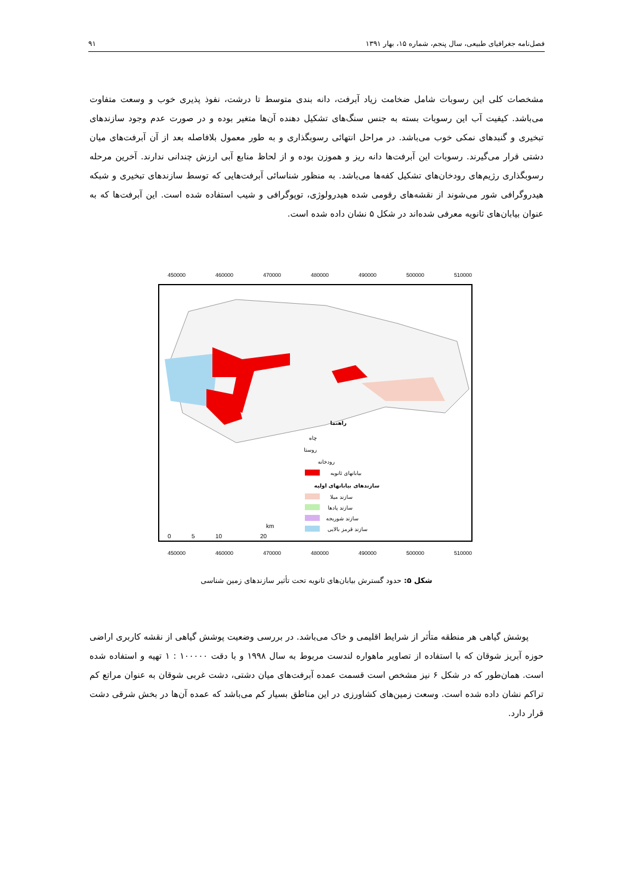فصل‌نامه جغرافیای طبیعی، سال پنجم، شماره ۱۵، بهار ۱۳۹۱ ۹۱
مشخصات کلی این رسوبات شامل ضخامت زیاد آبرفت، دانه بندی متوسط تا درشت، نفوذ پذیری خوب و وسعت متفاوت می‌باشد. کیفیت آب این رسوبات بسته به جنس سنگ‌های تشکیل دهنده آن‌ها متغیر بوده و در صورت عدم وجود سازندهای تبخیری و گنبدهای نمکی خوب می‌باشد. در مراحل انتهائی رسوبگذاری و به طور معمول بلافاصله بعد از آن آبرفت‌های میان دشتی قرار می‌گیرند. رسوبات این آبرفت‌ها دانه ریز و هموزن بوده و از لحاظ منابع آبی ارزش چندانی ندارند. آخرین مرحله رسوبگذاری رژیم‌های رودخان‌های تشکیل کفه‌ها می‌باشد. به منظور شناسائی آبرفت‌هایی که توسط سازندهای تبخیری و شبکه هیدروگرافی شور می‌شوند از نقشه‌های رقومی شده هیدرولوژی، توپوگرافی و شیب استفاده شده است. این آبرفت‌ها که به عنوان بیابان‌های ثانویه معرفی شده‌اند در شکل ۵ نشان داده شده است.
450000
460000
470000
480000
490000
500000
510000
450000
460000
470000
480000
490000
500000
510000
راهنما
چاه
روستا
رودخانه
بیابانهای ثانویه
سازندهای بیابانهای اولیه
سازند میلا
سازند پادها
سازند شوریجه
سازند قرمز بالایی
0
5
10
20
km
شکل ۵: حدود گسترش بیابان‌های ثانویه تحت تأثیر سازندهای زمین شناسی
پوشش گیاهی هر منطقه متأثر از شرایط اقلیمی و خاک می‌باشد. در بررسی وضعیت پوشش گیاهی از نقشه کاربری اراضی حوزه آبریز شوقان که با استفاده از تصاویر ماهواره لندست مربوط به سال ۱۹۹۸ و با دقت ۱۰۰۰۰۰ : ۱ تهیه و استفاده شده است. همان‌طور که در شکل ۶ نیز مشخص است قسمت عمده آبرفت‌های میان دشتی، دشت غربی شوقان به عنوان مراتع کم تراکم نشان داده شده است. وسعت زمین‌های کشاورزی در این مناطق بسیار کم می‌باشد که عمده آن‌ها در بخش شرقی دشت قرار دارد.